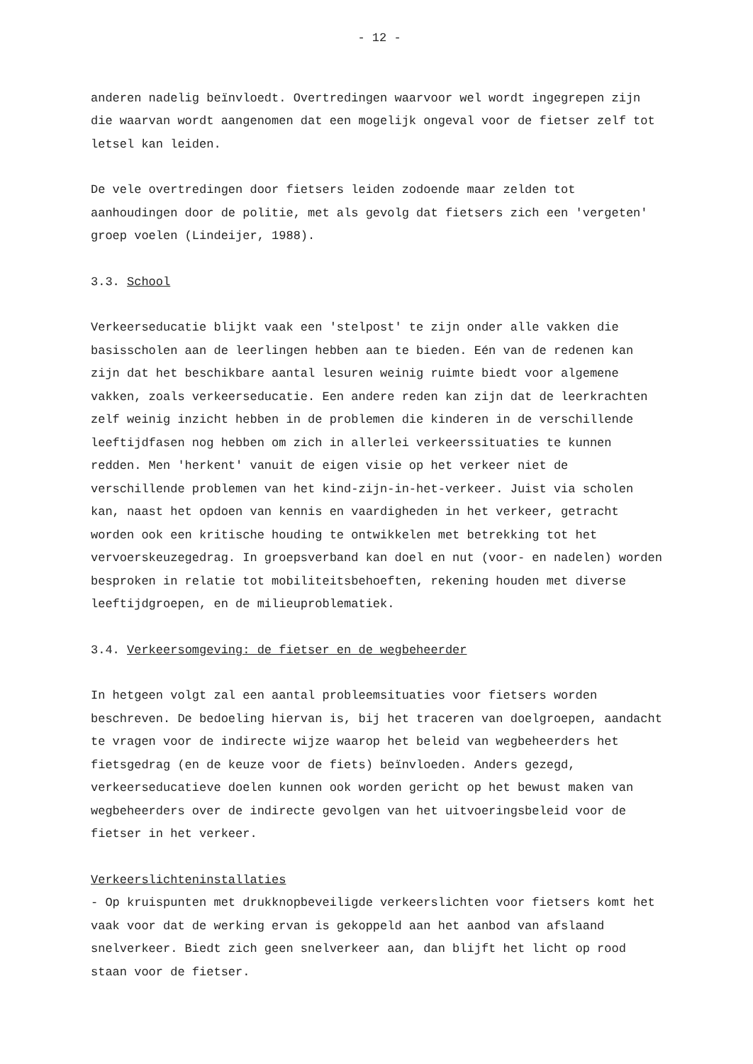- 12 -
anderen nadelig beïnvloedt. Overtredingen waarvoor wel wordt ingegrepen zijn die waarvan wordt aangenomen dat een mogelijk ongeval voor de fietser zelf tot letsel kan leiden.
De vele overtredingen door fietsers leiden zodoende maar zelden tot aanhoudingen door de politie, met als gevolg dat fietsers zich een 'vergeten' groep voelen (Lindeijer, 1988).
3.3. School
Verkeerseducatie blijkt vaak een 'stelpost' te zijn onder alle vakken die basisscholen aan de leerlingen hebben aan te bieden. Eén van de redenen kan zijn dat het beschikbare aantal lesuren weinig ruimte biedt voor algemene vakken, zoals verkeerseducatie. Een andere reden kan zijn dat de leerkrachten zelf weinig inzicht hebben in de problemen die kinderen in de verschillende leeftijdfasen nog hebben om zich in allerlei verkeerssituaties te kunnen redden. Men 'herkent' vanuit de eigen visie op het verkeer niet de verschillende problemen van het kind-zijn-in-het-verkeer. Juist via scholen kan, naast het opdoen van kennis en vaardigheden in het verkeer, getracht worden ook een kritische houding te ontwikkelen met betrekking tot het vervoerskeuzegedrag. In groepsverband kan doel en nut (voor- en nadelen) worden besproken in relatie tot mobiliteitsbehoeften, rekening houden met diverse leeftijdgroepen, en de milieuproblematiek.
3.4. Verkeersomgeving: de fietser en de wegbeheerder
In hetgeen volgt zal een aantal probleemsituaties voor fietsers worden beschreven. De bedoeling hiervan is, bij het traceren van doelgroepen, aandacht te vragen voor de indirecte wijze waarop het beleid van wegbeheerders het fietsgedrag (en de keuze voor de fiets) beïnvloeden. Anders gezegd, verkeerseducatieve doelen kunnen ook worden gericht op het bewust maken van wegbeheerders over de indirecte gevolgen van het uitvoeringsbeleid voor de fietser in het verkeer.
Verkeerslichteninstallaties
- Op kruispunten met drukknopbeveiligde verkeerslichten voor fietsers komt het vaak voor dat de werking ervan is gekoppeld aan het aanbod van afslaand snelverkeer. Biedt zich geen snelverkeer aan, dan blijft het licht op rood staan voor de fietser.